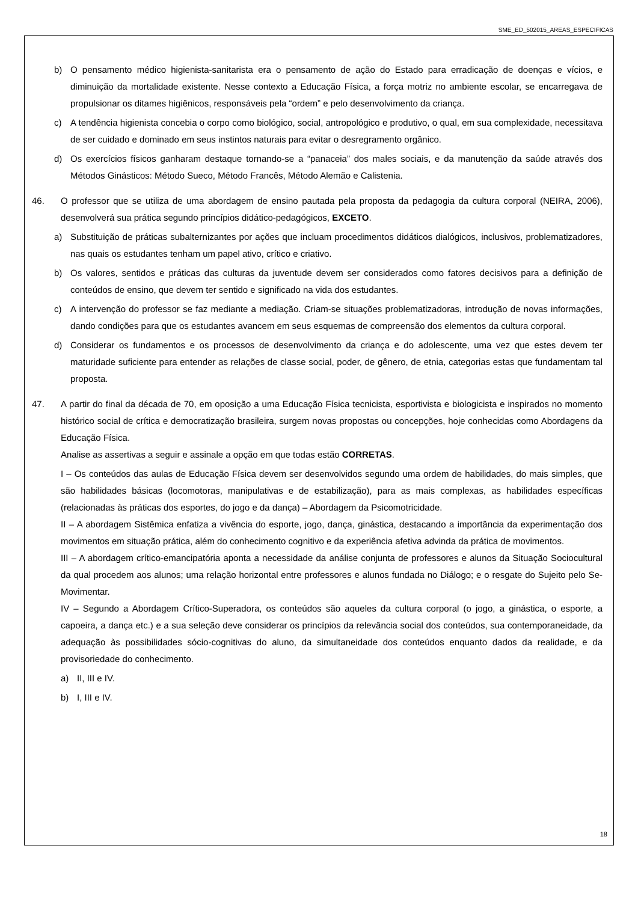SME_ED_502015_AREAS_ESPECIFICAS
b) O pensamento médico higienista-sanitarista era o pensamento de ação do Estado para erradicação de doenças e vícios, e diminuição da mortalidade existente. Nesse contexto a Educação Física, a força motriz no ambiente escolar, se encarregava de propulsionar os ditames higiênicos, responsáveis pela “ordem” e pelo desenvolvimento da criança.
c) A tendência higienista concebia o corpo como biológico, social, antropológico e produtivo, o qual, em sua complexidade, necessitava de ser cuidado e dominado em seus instintos naturais para evitar o desregramento orgânico.
d) Os exercícios físicos ganharam destaque tornando-se a “panaceia” dos males sociais, e da manutenção da saúde através dos Métodos Ginásticos: Método Sueco, Método Francês, Método Alemão e Calistenia.
46. O professor que se utiliza de uma abordagem de ensino pautada pela proposta da pedagogia da cultura corporal (NEIRA, 2006), desenvolverá sua prática segundo princípios didático-pedagógicos, EXCETO.
a) Substituição de práticas subalternizantes por ações que incluam procedimentos didáticos dialógicos, inclusivos, problematizadores, nas quais os estudantes tenham um papel ativo, crítico e criativo.
b) Os valores, sentidos e práticas das culturas da juventude devem ser considerados como fatores decisivos para a definição de conteúdos de ensino, que devem ter sentido e significado na vida dos estudantes.
c) A intervenção do professor se faz mediante a mediação. Criam-se situações problematizadoras, introdução de novas informações, dando condições para que os estudantes avancem em seus esquemas de compreensão dos elementos da cultura corporal.
d) Considerar os fundamentos e os processos de desenvolvimento da criança e do adolescente, uma vez que estes devem ter maturidade suficiente para entender as relações de classe social, poder, de gênero, de etnia, categorias estas que fundamentam tal proposta.
47. A partir do final da década de 70, em oposição a uma Educação Física tecnicista, esportivista e biologicista e inspirados no momento histórico social de crítica e democratização brasileira, surgem novas propostas ou concepções, hoje conhecidas como Abordagens da Educação Física.
Analise as assertivas a seguir e assinale a opção em que todas estão CORRETAS.
I – Os conteúdos das aulas de Educação Física devem ser desenvolvidos segundo uma ordem de habilidades, do mais simples, que são habilidades básicas (locomotoras, manipulativas e de estabilização), para as mais complexas, as habilidades específicas (relacionadas às práticas dos esportes, do jogo e da dança) – Abordagem da Psicomotricidade.
II – A abordagem Sistêmica enfatiza a vivência do esporte, jogo, dança, ginástica, destacando a importância da experimentação dos movimentos em situação prática, além do conhecimento cognitivo e da experiência afetiva advinda da prática de movimentos.
III – A abordagem crítico-emancipatória aponta a necessidade da análise conjunta de professores e alunos da Situação Sociocultural da qual procedem aos alunos; uma relação horizontal entre professores e alunos fundada no Diálogo; e o resgate do Sujeito pelo Se-Movimentar.
IV – Segundo a Abordagem Crítico-Superadora, os conteúdos são aqueles da cultura corporal (o jogo, a ginástica, o esporte, a capoeira, a dança etc.) e a sua seleção deve considerar os princípios da relevância social dos conteúdos, sua contemporaneidade, da adequação às possibilidades sócio-cognitivas do aluno, da simultaneidade dos conteúdos enquanto dados da realidade, e da provisoriedade do conhecimento.
a) II, III e IV.
b) I, III e IV.
18